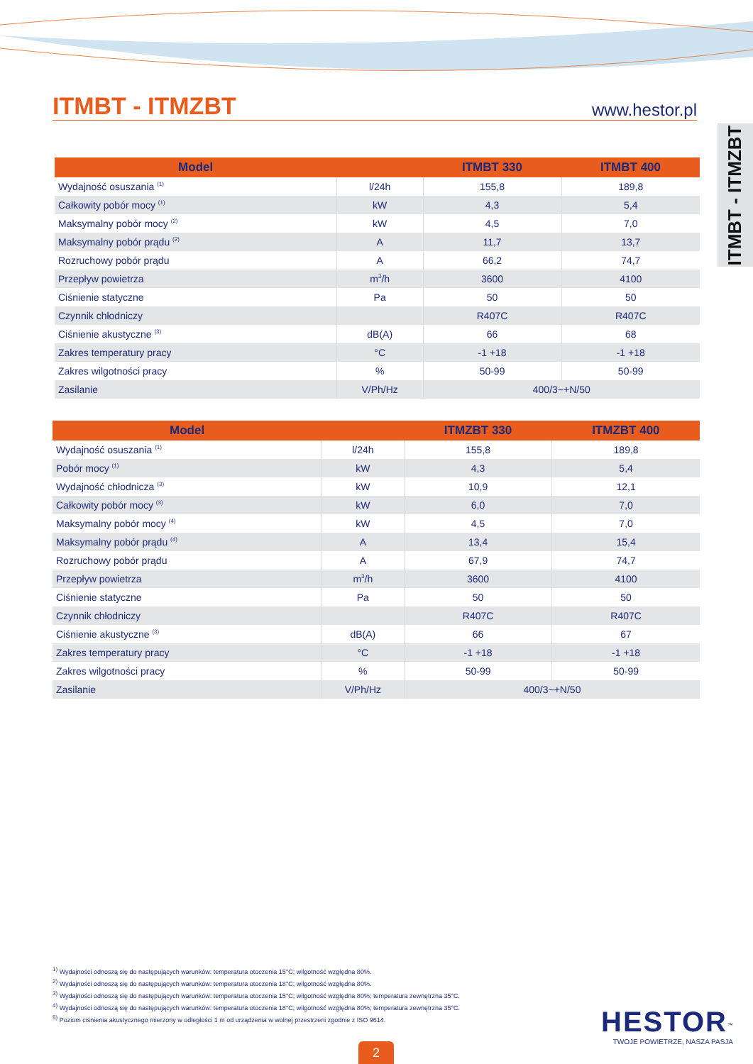ITMBT - ITMZBT
www.hestor.pl
ITMBT - ITMZBT
| Model | | ITMBT 330 | ITMBT 400 |
| --- | --- | --- | --- |
| Wydajność osuszania <sup>(1)</sup> | l/24h | 155,8 | 189,8 |
| Całkowity pobór mocy <sup>(1)</sup> | kW | 4,3 | 5,4 |
| Maksymalny pobór mocy <sup>(2)</sup> | kW | 4,5 | 7,0 |
| Maksymalny pobór prądu <sup>(2)</sup> | A | 11,7 | 13,7 |
| Rozruchowy pobór prądu | A | 66,2 | 74,7 |
| Przepływ powietrza | m<sup>3</sup>/h | 3600 | 4100 |
| Ciśnienie statyczne | Pa | 50 | 50 |
| Czynnik chłodniczy | | R407C | R407C |
| Ciśnienie akustyczne <sup>(3)</sup> | dB(A) | 66 | 68 |
| Zakres temperatury pracy | °C | -1 +18 | -1 +18 |
| Zakres wilgotności pracy | % | 50-99 | 50-99 |
| Zasilanie | V/Ph/Hz | 400/3~+N/50 | |
| Model | | ITMZBT 330 | ITMZBT 400 |
| --- | --- | --- | --- |
| Wydajność osuszania <sup>(1)</sup> | l/24h | 155,8 | 189,8 |
| Pobór mocy <sup>(1)</sup> | kW | 4,3 | 5,4 |
| Wydajność chłodnicza <sup>(3)</sup> | kW | 10,9 | 12,1 |
| Całkowity pobór mocy <sup>(3)</sup> | kW | 6,0 | 7,0 |
| Maksymalny pobór mocy <sup>(4)</sup> | kW | 4,5 | 7,0 |
| Maksymalny pobór prądu <sup>(4)</sup> | A | 13,4 | 15,4 |
| Rozruchowy pobór prądu | A | 67,9 | 74,7 |
| Przepływ powietrza | m<sup>3</sup>/h | 3600 | 4100 |
| Ciśnienie statyczne | Pa | 50 | 50 |
| Czynnik chłodniczy | | R407C | R407C |
| Ciśnienie akustyczne <sup>(3)</sup> | dB(A) | 66 | 67 |
| Zakres temperatury pracy | °C | -1 +18 | -1 +18 |
| Zakres wilgotności pracy | % | 50-99 | 50-99 |
| Zasilanie | V/Ph/Hz | 400/3~+N/50 | |
<sup>1)</sup> Wydajności odnoszą się do następujących warunków: temperatura otoczenia 15°C; wilgotność względna 80%.
<sup>2)</sup> Wydajności odnoszą się do następujących warunków: temperatura otoczenia 18°C; wilgotność względna 80%.
<sup>3)</sup> Wydajności odnoszą się do następujących warunków: temperatura otoczenia 15°C; wilgotność względna 80%; temperatura zewnętrzna 35°C.
<sup>4)</sup> Wydajności odnoszą się do następujących warunków: temperatura otoczenia 18°C; wilgotność względna 80%; temperatura zewnętrzna 35°C.
<sup>5)</sup> Poziom ciśnienia akustycznego mierzony w odległości 1 m od urządzenia w wolnej przestrzeni zgodnie z ISO 9614.
HESTOR<sup>™</sup>
TWOJE POWIETRZE, NASZA PASJA
2